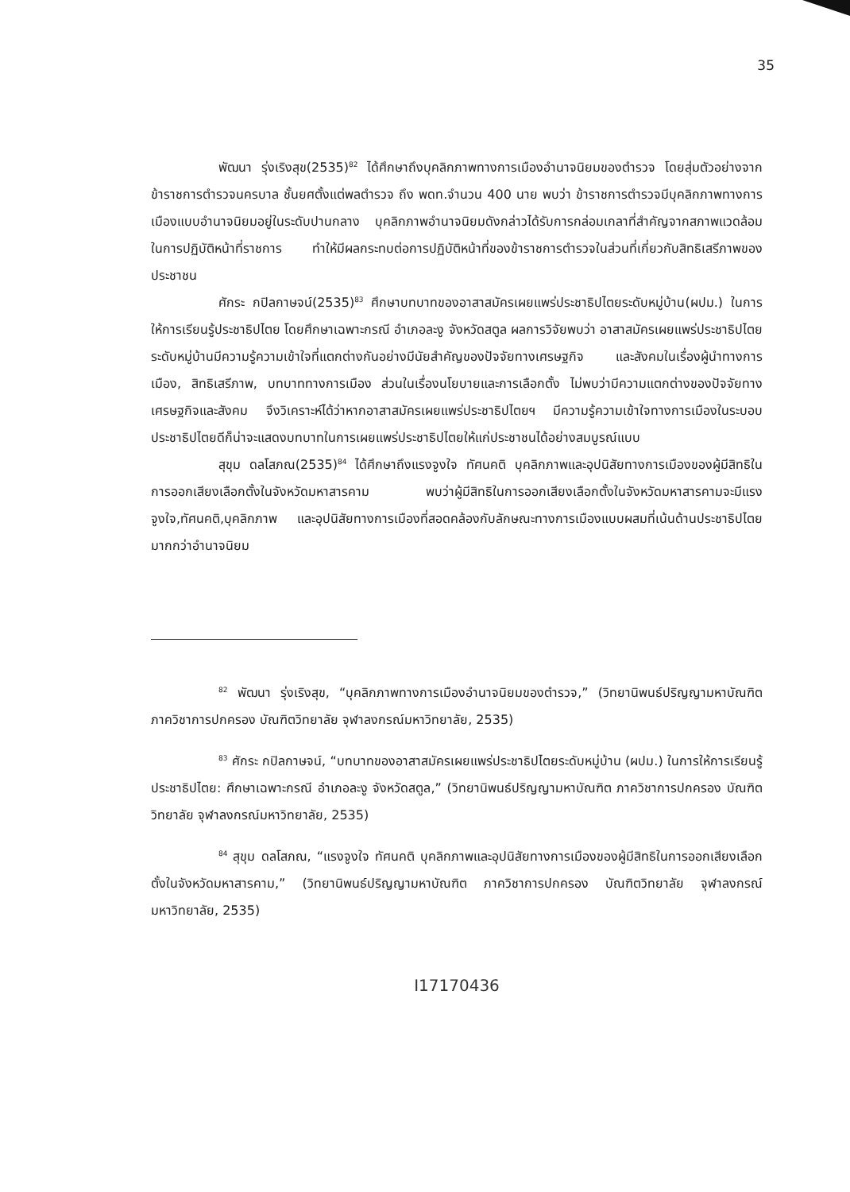35
พัฒนา รุ่งเริงสุข(2535)<sup>82</sup> ได้ศึกษาถึงบุคลิกภาพทางการเมืองอำนาจนิยมของตำรวจ โดยสุ่มตัวอย่างจากข้าราชการตำรวจนครบาล ชั้นยศตั้งแต่พลตำรวจ ถึง พดท.จำนวน 400 นาย พบว่า ข้าราชการตำรวจมีบุคลิกภาพทางการเมืองแบบอำนาจนิยมอยู่ในระดับปานกลาง บุคลิกภาพอำนาจนิยมดังกล่าวได้รับการกล่อมเกลาที่สำคัญจากสภาพแวดล้อมในการปฏิบัติหน้าที่ราชการ ทำให้มีผลกระทบต่อการปฏิบัติหน้าที่ของข้าราชการตำรวจในส่วนที่เกี่ยวกับสิทธิเสรีภาพของประชาชน
ศักระ กปิลกาษจน์(2535)<sup>83</sup> ศึกษาบทบาทของอาสาสมัครเผยแพร่ประชาธิปไตยระดับหมู่บ้าน(ผปม.) ในการให้การเรียนรู้ประชาธิปไตย โดยศึกษาเฉพาะกรณี อำเภอละงู จังหวัดสตูล ผลการวิจัยพบว่า อาสาสมัครเผยแพร่ประชาธิปไตยระดับหมู่บ้านมีความรู้ความเข้าใจที่แตกต่างกันอย่างมีนัยสำคัญของปัจจัยทางเศรษฐกิจ และสังคมในเรื่องผู้นำทางการเมือง, สิทธิเสรีภาพ, บทบาททางการเมือง ส่วนในเรื่องนโยบายและการเลือกตั้ง ไม่พบว่ามีความแตกต่างของปัจจัยทางเศรษฐกิจและสังคม จึงวิเคราะห์ได้ว่าหากอาสาสมัครเผยแพร่ประชาธิปไตยฯ มีความรู้ความเข้าใจทางการเมืองในระบอบประชาธิปไตยดีก็น่าจะแสดงบทบาทในการเผยแพร่ประชาธิปไตยให้แก่ประชาชนได้อย่างสมบูรณ์แบบ
สุขุม ดลโสภณ(2535)<sup>84</sup> ได้ศึกษาถึงแรงจูงใจ ทัศนคติ บุคลิกภาพและอุปนิสัยทางการเมืองของผู้มีสิทธิในการออกเสียงเลือกตั้งในจังหวัดมหาสารคาม พบว่าผู้มีสิทธิในการออกเสียงเลือกตั้งในจังหวัดมหาสารคามจะมีแรงจูงใจ,ทัศนคติ,บุคลิกภาพ และอุปนิสัยทางการเมืองที่สอดคล้องกับลักษณะทางการเมืองแบบผสมที่เน้นด้านประชาธิปไตยมากกว่าอำนาจนิยม
<sup>82</sup> พัฒนา รุ่งเริงสุข, “บุคลิกภาพทางการเมืองอำนาจนิยมของตำรวจ,” (วิทยานิพนธ์ปริญญามหาบัณฑิต ภาควิชาการปกครอง บัณฑิตวิทยาลัย จุฬาลงกรณ์มหาวิทยาลัย, 2535)
<sup>83</sup> ศักระ กปิลกาษจน์, “บทบาทของอาสาสมัครเผยแพร่ประชาธิปไตยระดับหมู่บ้าน (ผปม.) ในการให้การเรียนรู้ประชาธิปไตย: ศึกษาเฉพาะกรณี อำเภอละงู จังหวัดสตูล,” (วิทยานิพนธ์ปริญญามหาบัณฑิต ภาควิชาการปกครอง บัณฑิตวิทยาลัย จุฬาลงกรณ์มหาวิทยาลัย, 2535)
<sup>84</sup> สุขุม ดลโสภณ, “แรงจูงใจ ทัศนคติ บุคลิกภาพและอุปนิสัยทางการเมืองของผู้มีสิทธิในการออกเสียงเลือกตั้งในจังหวัดมหาสารคาม,” (วิทยานิพนธ์ปริญญามหาบัณฑิต ภาควิชาการปกครอง บัณฑิตวิทยาลัย จุฬาลงกรณ์มหาวิทยาลัย, 2535)
I17170436